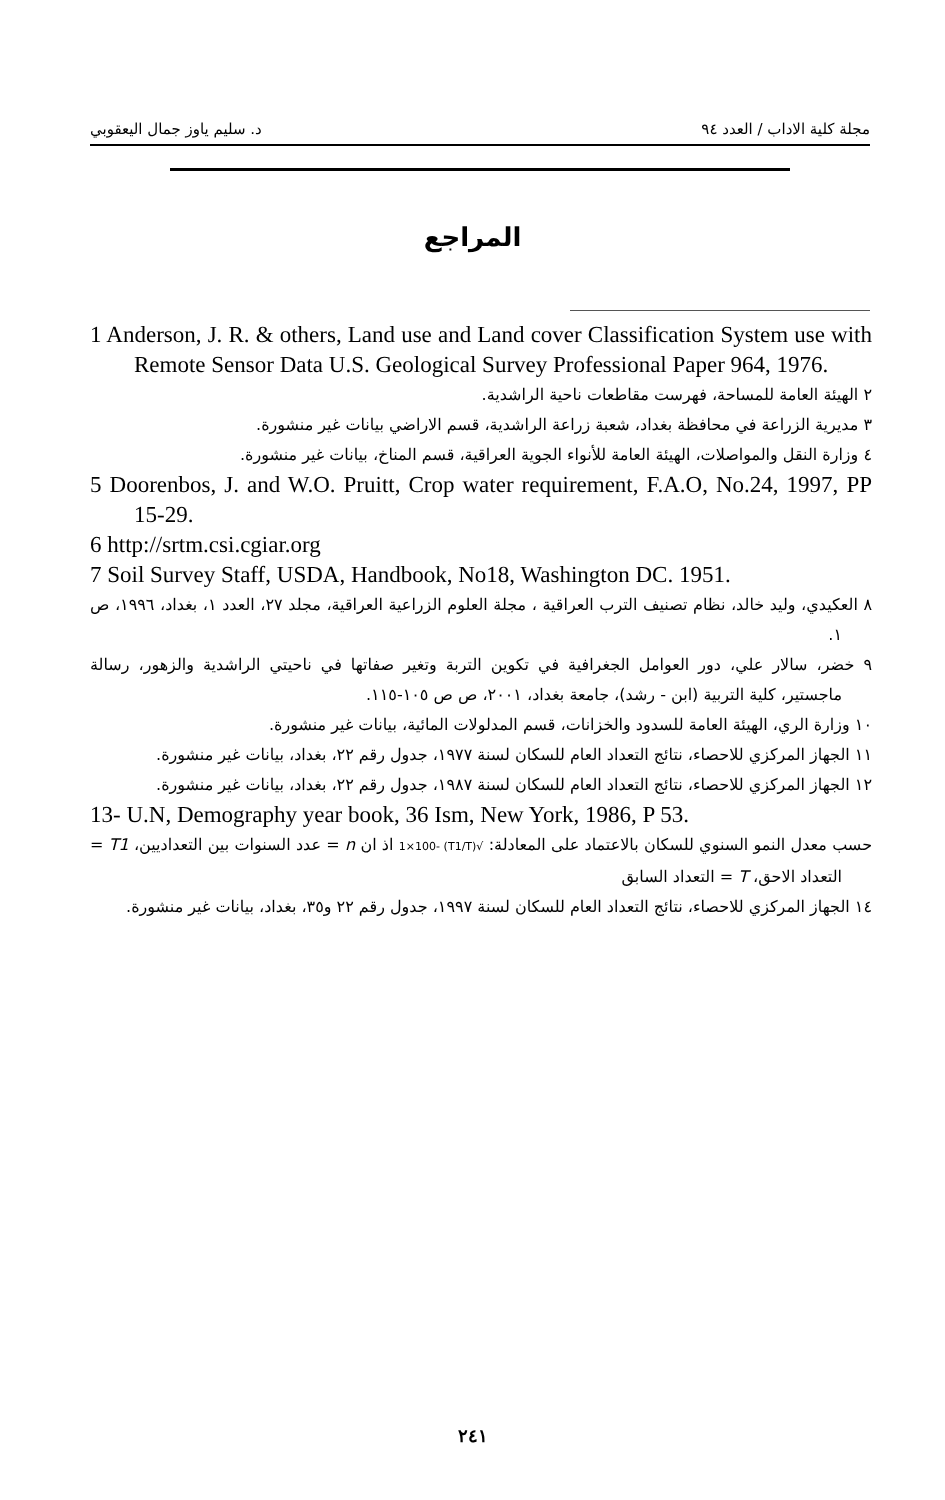مجلة كلية الاداب / العدد ٩٤ د. سليم ياوز جمال اليعقوبي
المراجع
1 Anderson, J. R. & others, Land use and Land cover Classification System use with Remote Sensor Data U.S. Geological Survey Professional Paper 964, 1976.
٢ الهيئة العامة للمساحة، فهرست مقاطعات ناحية الراشدية.
٣ مديرية الزراعة في محافظة بغداد، شعبة زراعة الراشدية، قسم الاراضي بيانات غير منشورة.
٤ وزارة النقل والمواصلات، الهيئة العامة للأنواء الجوية العراقية، قسم المناخ، بيانات غير منشورة.
5 Doorenbos, J. and W.O. Pruitt, Crop water requirement, F.A.O, No.24, 1997, PP 15-29.
6 http://srtm.csi.cgiar.org
7 Soil Survey Staff, USDA, Handbook, No18, Washington DC. 1951.
٨ العكيدي، وليد خالد، نظام تصنيف الترب العراقية ، مجلة العلوم الزراعية العراقية، مجلد ٢٧، العدد ١، بغداد، ١٩٩٦، ص ١.
٩ خضر، سالار علي، دور العوامل الجغرافية في تكوين التربة وتغير صفاتها في ناحيتي الراشدية والزهور، رسالة ماجستير، كلية التربية (ابن - رشد)، جامعة بغداد، ٢٠٠١، ص ص ١٠٥-١١٥.
١٠ وزارة الري، الهيئة العامة للسدود والخزانات، قسم المدلولات المائية، بيانات غير منشورة.
١١ الجهاز المركزي للاحصاء، نتائج التعداد العام للسكان لسنة ١٩٧٧، جدول رقم ٢٢، بغداد، بيانات غير منشورة.
١٢ الجهاز المركزي للاحصاء، نتائج التعداد العام للسكان لسنة ١٩٨٧، جدول رقم ٢٢، بغداد، بيانات غير منشورة.
13- U.N, Demography year book, 36 Ism, New York, 1986, P 53.
حسب معدل النمو السنوي للسكان بالاعتماد على المعادلة: √(T1/T) -1×100 اذ ان n = عدد السنوات بين التعداديين، T1 = التعداد الاحق، T = التعداد السابق
١٤ الجهاز المركزي للاحصاء، نتائج التعداد العام للسكان لسنة ١٩٩٧، جدول رقم ٢٢ و٣٥، بغداد، بيانات غير منشورة.
٢٤١